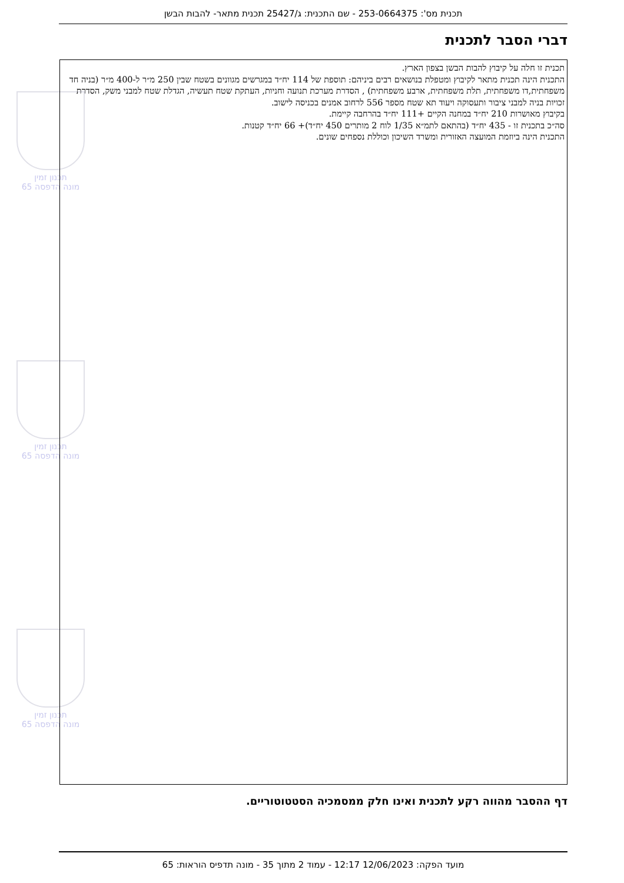תכנית מס': 253-0664375 - שם התכנית: ג/25427 תכנית מתאר- להבות הבשן
דברי הסבר לתכנית
תכנון זמין
מונה הדפסה 65
תכנון זמין
מונה הדפסה 65
תכנון זמין
מונה הדפסה 65
תכנית זו חלה על קיבוץ להבות הבשן בצפון הארץ.
התכנית הינה תכנית מתאר לקיבוץ ומטפלת בנושאים רבים ביניהם: תוספת של 114 יח״ד במגרשים מגוונים בשטח שבין 250 מ״ר ל-400 מ״ר (בניה חד משפחתית,דו משפחתית, תלת משפחתית, ארבע משפחתית) , הסדרת מערכת תנועה וחניות, העתקת שטח תעשיה, הגדלת שטח למבני משק, הסדרת זכויות בניה למבני ציבור ותעסוקה ויעוד תא שטח מספר 556 לרחוב אמנים בכניסה לישוב.
בקיבוץ מאושרות 210 יח״ד במחנה הקיים +111 יח״ד בהרחבה קיימת.
סה״כ בתכנית זו - 435 יח״ד (בהתאם לתמ״א 1/35 לוח 2 מותרים 450 יח״ד)+ 66 יח״ד קטנות.
התכנית הינה ביוזמת המועצה האזורית ומשרד השיכון וכוללת נספחים שונים.
דף ההסבר מהווה רקע לתכנית ואינו חלק ממסמכיה הסטטוטוריים.
מועד הפקה: 12/06/2023 12:17 - עמוד 2 מתוך 35 - מונה תדפיס הוראות: 65